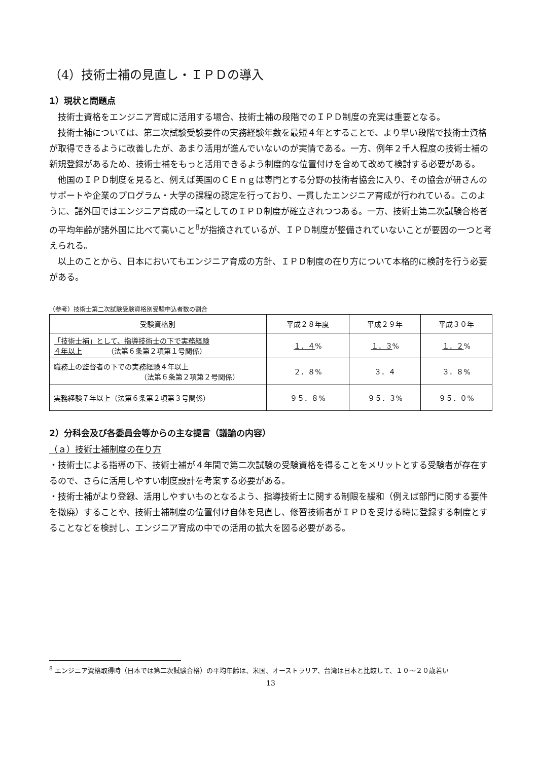（4）技術士補の見直し・ＩＰＤの導入
1）現状と問題点
技術士資格をエンジニア育成に活用する場合、技術士補の段階でのＩＰＤ制度の充実は重要となる。
技術士補については、第二次試験受験要件の実務経験年数を最短４年とすることで、より早い段階で技術士資格が取得できるように改善したが、あまり活用が進んでいないのが実情である。一方、例年２千人程度の技術士補の新規登録があるため、技術士補をもっと活用できるよう制度的な位置付けを含めて改めて検討する必要がある。
他国のＩＰＤ制度を見ると、例えば英国のＣＥｎｇは専門とする分野の技術者協会に入り、その協会が研さんのサポートや企業のプログラム・大学の課程の認定を行っており、一貫したエンジニア育成が行われている。このように、諸外国ではエンジニア育成の一環としてのＩＰＤ制度が確立されつつある。一方、技術士第二次試験合格者の平均年齢が諸外国に比べて高いこと<sup>8</sup>が指摘されているが、ＩＰＤ制度が整備されていないことが要因の一つと考えられる。
以上のことから、日本においてもエンジニア育成の方針、ＩＰＤ制度の在り方について本格的に検討を行う必要がある。
（参考）技術士第二次試験受験資格別受験申込者数の割合
| 受験資格別 | 平成２８年度 | 平成２９年 | 平成３０年 |
| --- | --- | --- | --- |
| 「技術士補」として、指導技術士の下で実務経験 ４年以上 （法第６条第２項第１号関係） | １．４ % | １．３ % | １．２ % |
| 職務上の監督者の下での実務経験４年以上 （法第６条第２項第２号関係） | ２．８% | ３．４ | ３．８% |
| 実務経験７年以上（法第６条第２項第３号関係） | ９５．８% | ９５．３% | ９５．０% |
2）分科会及び各委員会等からの主な提言（議論の内容）
（ａ）技術士補制度の在り方
・技術士による指導の下、技術士補が４年間で第二次試験の受験資格を得ることをメリットとする受験者が存在するので、さらに活用しやすい制度設計を考案する必要がある。
・技術士補がより登録、活用しやすいものとなるよう、指導技術士に関する制限を緩和（例えば部門に関する要件を撤廃）することや、技術士補制度の位置付け自体を見直し、修習技術者がＩＰＤを受ける時に登録する制度とすることなどを検討し、エンジニア育成の中での活用の拡大を図る必要がある。
<sup>8</sup> エンジニア資格取得時（日本では第二次試験合格）の平均年齢は、米国、オーストラリア、台湾は日本と比較して、１０～２０歳若い
13